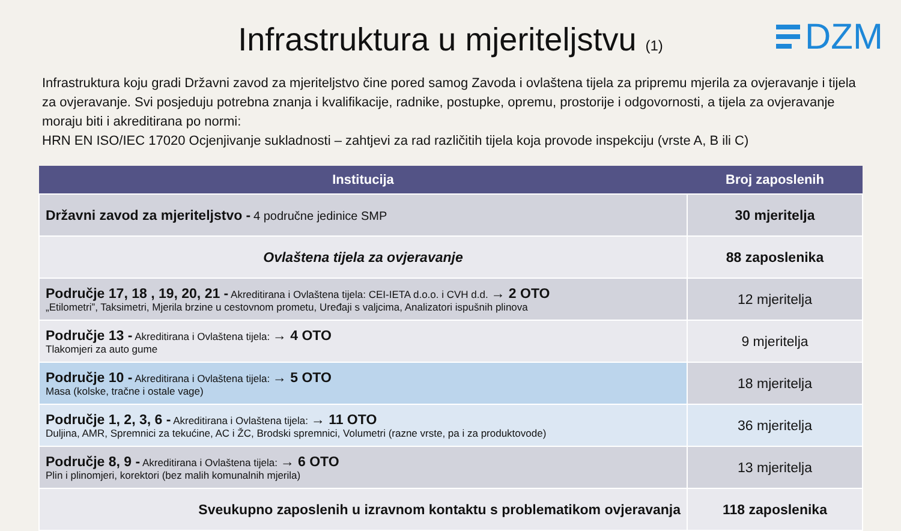Infrastruktura u mjeriteljstvu (1)
DZM
Infrastruktura koju gradi Državni zavod za mjeriteljstvo čine pored samog Zavoda i ovlaštena tijela za pripremu mjerila za ovjeravanje i tijela za ovjeravanje. Svi posjeduju potrebna znanja i kvalifikacije, radnike, postupke, opremu, prostorije i odgovornosti, a tijela za ovjeravanje moraju biti i akreditirana po normi:
HRN EN ISO/IEC 17020 Ocjenjivanje sukladnosti – zahtjevi za rad različitih tijela koja provode inspekciju (vrste A, B ili C)
| Institucija | Broj zaposlenih |
| --- | --- |
| Državni zavod za mjeriteljstvo - 4 područne jedinice SMP | 30 mjeritelja |
| Ovlaštena tijela za ovjeravanje | 88 zaposlenika |
| Područje 17, 18 , 19, 20, 21 - Akreditirana i Ovlaštena tijela: CEI-IETA d.o.o. i CVH d.d. → 2 OTO „Etilometri”, Taksimetri, Mjerila brzine u cestovnom prometu, Uređaji s valjcima, Analizatori ispušnih plinova | 12 mjeritelja |
| Područje 13 - Akreditirana i Ovlaštena tijela: → 4 OTO Tlakomjeri za auto gume | 9 mjeritelja |
| Područje 10 - Akreditirana i Ovlaštena tijela: → 5 OTO Masa (kolske, tračne i ostale vage) | 18 mjeritelja |
| Područje 1, 2, 3, 6 - Akreditirana i Ovlaštena tijela: → 11 OTO Duljina, AMR, Spremnici za tekućine, AC i ŽC, Brodski spremnici, Volumetri (razne vrste, pa i za produktovode) | 36 mjeritelja |
| Područje 8, 9 - Akreditirana i Ovlaštena tijela: → 6 OTO Plin i plinomjeri, korektori (bez malih komunalnih mjerila) | 13 mjeritelja |
| Sveukupno zaposlenih u izravnom kontaktu s problematikom ovjeravanja | 118 zaposlenika |